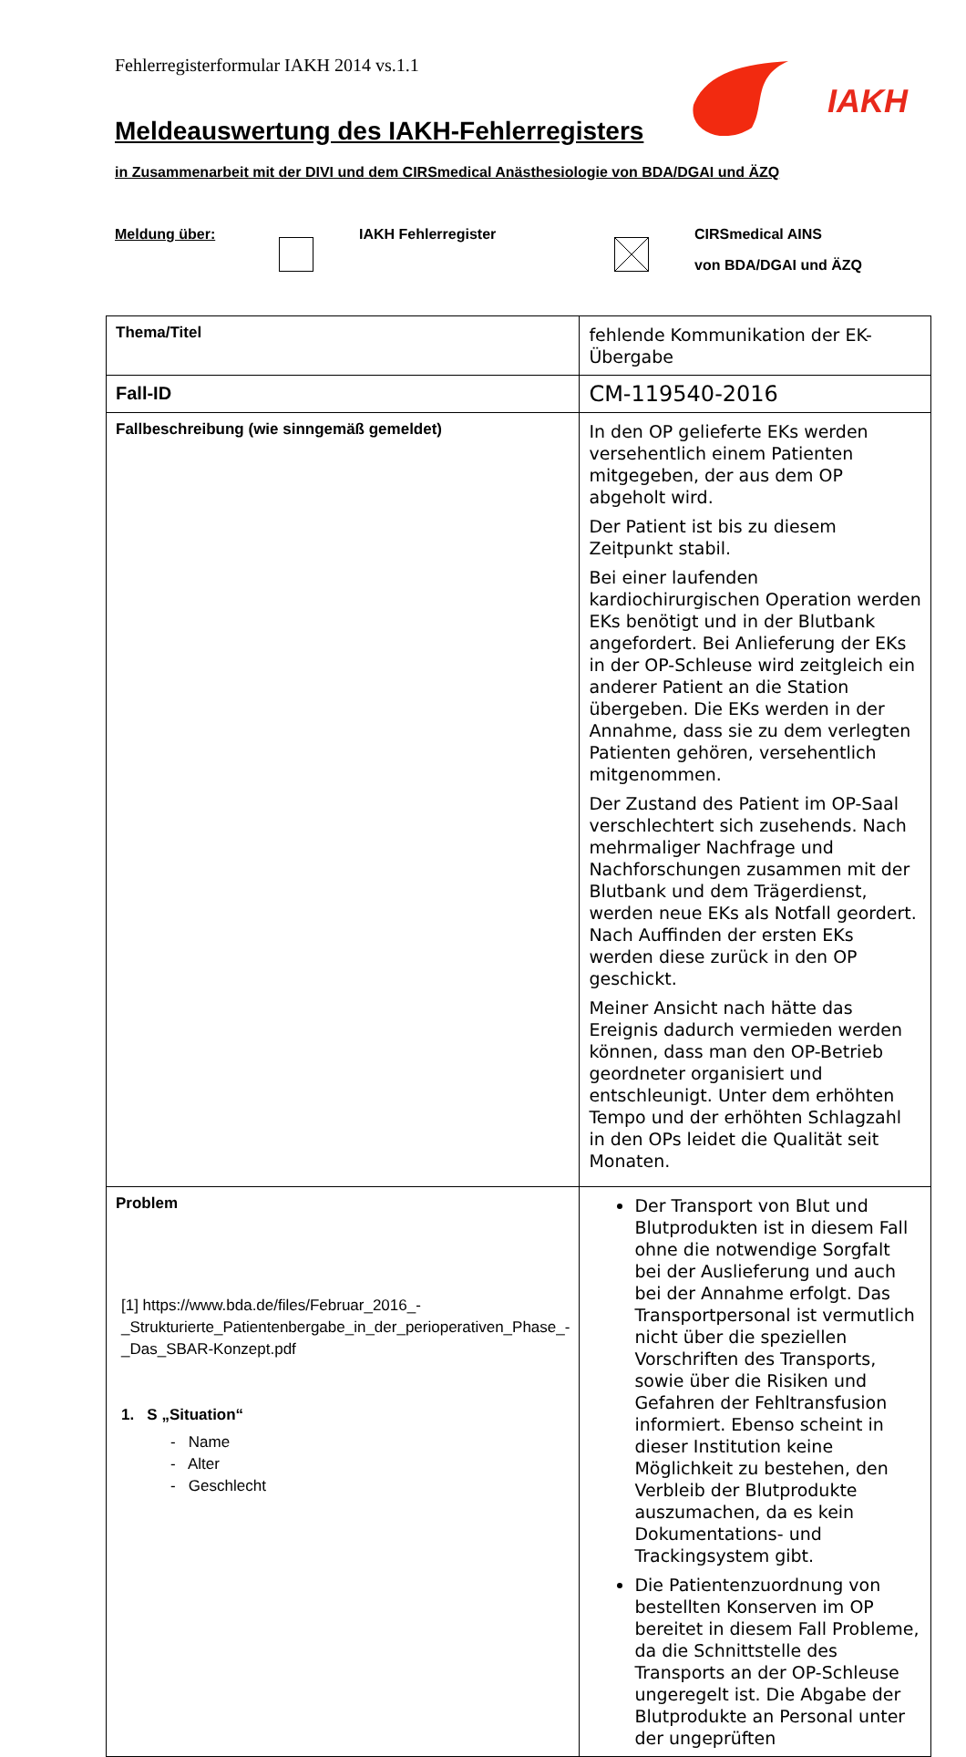Fehlerregisterformular IAKH 2014 vs.1.1
IAKH
Meldeauswertung des IAKH-Fehlerregisters
in Zusammenarbeit mit der DIVI und dem CIRSmedical Anästhesiologie von BDA/DGAI und ÄZQ
Meldung über: IAKH Fehlerregister
CIRSmedical AINS
von BDA/DGAI und ÄZQ
| Thema/Titel | fehlende Kommunikation der EK-Übergabe |
| Fall-ID | CM-119540-2016 |
| Fallbeschreibung (wie sinngemäß gemeldet) | In den OP gelieferte EKs werden versehentlich einem Patienten mitgegeben, der aus dem OP abgeholt wird. Der Patient ist bis zu diesem Zeitpunkt stabil. Bei einer laufenden kardiochirurgischen Operation werden EKs benötigt und in der Blutbank angefordert. Bei Anlieferung der EKs in der OP-Schleuse wird zeitgleich ein anderer Patient an die Station übergeben. Die EKs werden in der Annahme, dass sie zu dem verlegten Patienten gehören, versehentlich mitgenommen. Der Zustand des Patient im OP-Saal verschlechtert sich zusehends. Nach mehrmaliger Nachfrage und Nachforschungen zusammen mit der Blutbank und dem Trägerdienst, werden neue EKs als Notfall geordert. Nach Auffinden der ersten EKs werden diese zurück in den OP geschickt. Meiner Ansicht nach hätte das Ereignis dadurch vermieden werden können, dass man den OP-Betrieb geordneter organisiert und entschleunigt. Unter dem erhöhten Tempo und der erhöhten Schlagzahl in den OPs leidet die Qualität seit Monaten. |
| Problem [1] https://www.bda.de/files/Februar_2016_-_Strukturierte_Patientenbergabe_in_der_perioperativen_Phase_-_Das_SBAR-Konzept.pdf 1. S „Situation“ - Name - Alter - Geschlecht | Der Transport von Blut und Blutprodukten ist in diesem Fall ohne die notwendige Sorgfalt bei der Auslieferung und auch bei der Annahme erfolgt. Das Transportpersonal ist vermutlich nicht über die speziellen Vorschriften des Transports, sowie über die Risiken und Gefahren der Fehltransfusion informiert. Ebenso scheint in dieser Institution keine Möglichkeit zu bestehen, den Verbleib der Blutprodukte auszumachen, da es kein Dokumentations- und Trackingsystem gibt. Die Patientenzuordnung von bestellten Konserven im OP bereitet in diesem Fall Probleme, da die Schnittstelle des Transports an der OP-Schleuse ungeregelt ist. Die Abgabe der Blutprodukte an Personal unter der ungeprüften |